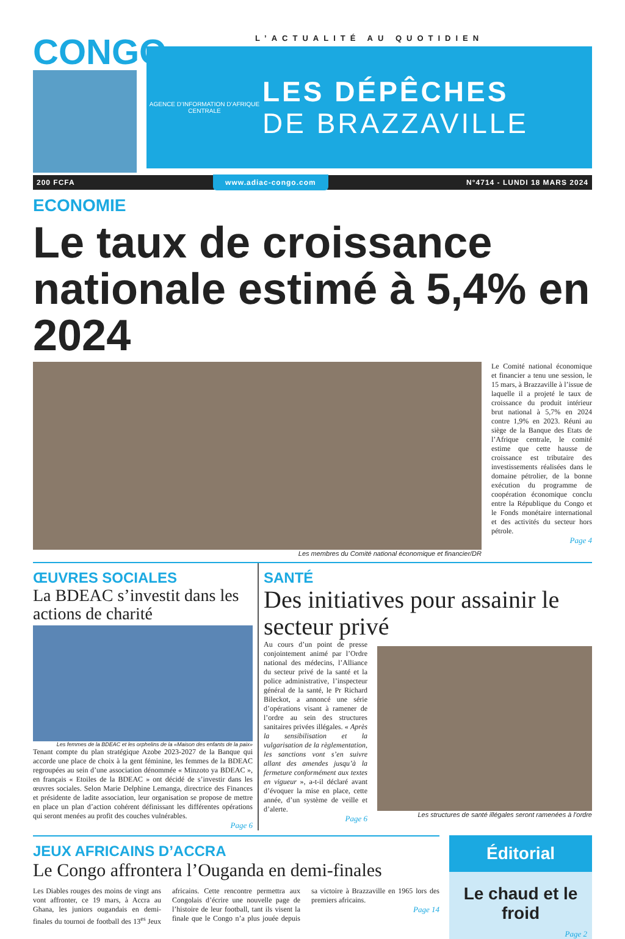CONGO
L’ACTUALITÉ AU QUOTIDIEN
AGENCE D’INFORMATION D’AFRIQUE CENTRALE
LES DÉPÊCHES
DE BRAZZAVILLE
200 FCFA www.adiac-congo.com N°4714 - LUNDI 18 MARS 2024
ECONOMIE
Le taux de croissance nationale estimé à 5,4% en 2024
Les membres du Comité national économique et financier/DR
Le Comité national économique et financier a tenu une session, le 15 mars, à Brazzaville à l’issue de laquelle il a projeté le taux de croissance du produit intérieur brut national à 5,7% en 2024 contre 1,9% en 2023. Réuni au siège de la Banque des Etats de l’Afrique centrale, le comité estime que cette hausse de croissance est tributaire des investissements réalisées dans le domaine pétrolier, de la bonne exécution du programme de coopération économique conclu entre la République du Congo et le Fonds monétaire international et des activités du secteur hors pétrole.
Page 4
ŒUVRES SOCIALES
La BDEAC s’investit dans les actions de charité
Les femmes de la BDEAC et les orphelins de la «Maison des enfants de la paix»
Tenant compte du plan stratégique Azobe 2023-2027 de la Banque qui accorde une place de choix à la gent féminine, les femmes de la BDEAC regroupées au sein d’une association dénommée « Minzoto ya BDEAC », en français « Etoiles de la BDEAC » ont décidé de s’investir dans les œuvres sociales. Selon Marie Delphine Lemanga, directrice des Finances et présidente de ladite association, leur organisation se propose de mettre en place un plan d’action cohérent définissant les différentes opérations qui seront menées au profit des couches vulnérables.
Page 6
SANTÉ
Des initiatives pour assainir le secteur privé
Au cours d’un point de presse conjointement animé par l’Ordre national des médecins, l’Alliance du secteur privé de la santé et la police administrative, l’inspecteur général de la santé, le Pr Richard Bileckot, a annoncé une série d’opérations visant à ramener de l’ordre au sein des structures sanitaires privées illégales. « Après la sensibilisation et la vulgarisation de la règlementation, les sanctions vont s’en suivre allant des amendes jusqu’à la fermeture conformément aux textes en vigueur », a-t-il déclaré avant d’évoquer la mise en place, cette année, d’un système de veille et d’alerte.
Page 6
Les structures de santé illégales seront ramenées à l’ordre
JEUX AFRICAINS D’ACCRA
Le Congo affrontera l’Ouganda en demi-finales
Les Diables rouges des moins de vingt ans vont affronter, ce 19 mars, à Accra au Ghana, les juniors ougandais en demi-finales du tournoi de football des 13<sup>es</sup> Jeux africains. Cette rencontre permettra aux Congolais d’écrire une nouvelle page de l’histoire de leur football, tant ils visent la finale que le Congo n’a plus jouée depuis sa victoire à Brazzaville en 1965 lors des premiers africains.
Page 14
Éditorial
Le chaud et le froid
Page 2